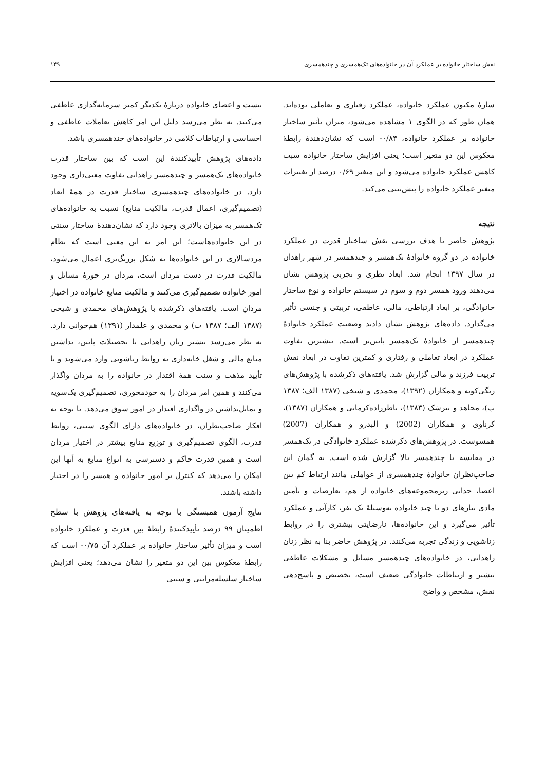نقش ساختار خانواده بر عملکرد آن در خانواده‌های تک‌همسری و چندهمسری ۱۴۹
سازهٔ مکنون عملکرد خانواده، عملکرد رفتاری و تعاملی بوده‌اند. همان طور که در الگوی ۱ مشاهده می‌شود، میزان تأثیر ساختار خانواده بر عملکرد خانواده، ۰/۸۳- است که نشان‌دهندهٔ رابطهٔ معکوس این دو متغیر است؛ یعنی افزایش ساختار خانواده سبب کاهش عملکرد خانواده می‌شود و این متغیر ۰/۶۹ درصد از تغییرات متغیر عملکرد خانواده را پیش‌بینی می‌کند.
نتیجه
پژوهش حاضر با هدف بررسی نقش ساختار قدرت در عملکرد خانواده در دو گروه خانوادهٔ تک‌همسر و چندهمسر در شهر زاهدان در سال ۱۳۹۷ انجام شد. ابعاد نظری و تجربی پژوهش نشان می‌دهند ورود همسر دوم و سوم در سیستم خانواده و نوع ساختار خانوادگی، بر ابعاد ارتباطی، مالی، عاطفی، تربیتی و جنسی تأثیر می‌گذارد. داده‌های پژوهش نشان دادند وضعیت عملکرد خانوادهٔ چندهمسر از خانوادهٔ تک‌همسر پایین‌تر است. بیشترین تفاوت عملکرد در ابعاد تعاملی و رفتاری و کمترین تفاوت در ابعاد نقش تربیت فرزند و مالی گزارش شد. یافته‌های ذکرشده با پژوهش‌های ریگی‌کوته و همکاران (۱۳۹۲)، محمدی و شیخی (۱۳۸۷ الف؛ ۱۳۸۷ ب)، مجاهد و بیرشک (۱۳۸۳)، ناظرزاده‌کرمانی و همکاران (۱۳۸۷)، کرناوی و همکاران (2002) و البدرو و همکاران (2007) همسوست. در پژوهش‌های ذکرشده عملکرد خانوادگی در تک‌همسر در مقایسه با چندهمسر بالا گزارش شده است. به گمان این صاحب‌نظران خانوادهٔ چندهمسری از عواملی مانند ارتباط کم بین اعضا، جدایی زیرمجموعه‌های خانواده از هم، تعارضات و تأمین مادی نیازهای دو یا چند خانواده به‌وسیلهٔ یک نفر، کارآیی و عملکرد تأثیر می‌گیرد و این خانواده‌ها، نارضایتی بیشتری را در روابط زناشویی و زندگی تجربه می‌کنند. در پژوهش حاضر بنا به نظر زنان زاهدانی، در خانواده‌های چندهمسر مسائل و مشکلات عاطفی بیشتر و ارتباطات خانوادگی ضعیف است، تخصیص و پاسخ‌دهی نقش، مشخص و واضح
نیست و اعضای خانواده دربارهٔ یکدیگر کمتر سرمایه‌گذاری عاطفی می‌کنند. به نظر می‌رسد دلیل این امر کاهش تعاملات عاطفی و احساسی و ارتباطات کلامی در خانواده‌های چندهمسری باشد.
داده‌های پژوهش تأییدکنندهٔ این است که بین ساختار قدرت خانواده‌های تک‌همسر و چندهمسر زاهدانی تفاوت معنی‌داری وجود دارد. در خانواده‌های چندهمسری ساختار قدرت در همهٔ ابعاد (تصمیم‌گیری، اعمال قدرت، مالکیت منابع) نسبت به خانواده‌های تک‌همسر به میزان بالاتری وجود دارد که نشان‌دهندهٔ ساختار سنتی در این خانواده‌هاست؛ این امر به این معنی است که نظام مردسالاری در این خانواده‌ها به شکل پررنگ‌تری اعمال می‌شود، مالکیت قدرت در دست مردان است، مردان در حوزهٔ مسائل و امور خانواده تصمیم‌گیری می‌کنند و مالکیت منابع خانواده در اختیار مردان است. یافته‌های ذکرشده با پژوهش‌های محمدی و شیخی (۱۳۸۷ الف؛ ۱۳۸۷ ب) و محمدی و علمدار (۱۳۹۱) هم‌خوانی دارد. به نظر می‌رسد بیشتر زنان زاهدانی با تحصیلات پایین، نداشتن منابع مالی و شغل خانه‌داری به روابط زناشویی وارد می‌شوند و با تأیید مذهب و سنت همهٔ اقتدار در خانواده را به مردان واگذار می‌کنند و همین امر مردان را به خودمحوری، تصمیم‌گیری یک‌سویه و تمایل‌نداشتن در واگذاری اقتدار در امور سوق می‌دهد. با توجه به افکار صاحب‌نظران، در خانواده‌های دارای الگوی سنتی، روابط قدرت، الگوی تصمیم‌گیری و توزیع منابع بیشتر در اختیار مردان است و همین قدرت حاکم و دسترسی به انواع منابع به آنها این امکان را می‌دهد که کنترل بر امور خانواده و همسر را در اختیار داشته باشند.
نتایج آزمون همبستگی با توجه به یافته‌های پژوهش با سطح اطمینان ۹۹ درصد تأییدکنندهٔ رابطهٔ بین قدرت و عملکرد خانواده است و میزان تأثیر ساختار خانواده بر عملکرد آن ۰/۷۵- است که رابطهٔ معکوس بین این دو متغیر را نشان می‌دهد؛ یعنی افزایش ساختار سلسله‌مراتبی و سنتی